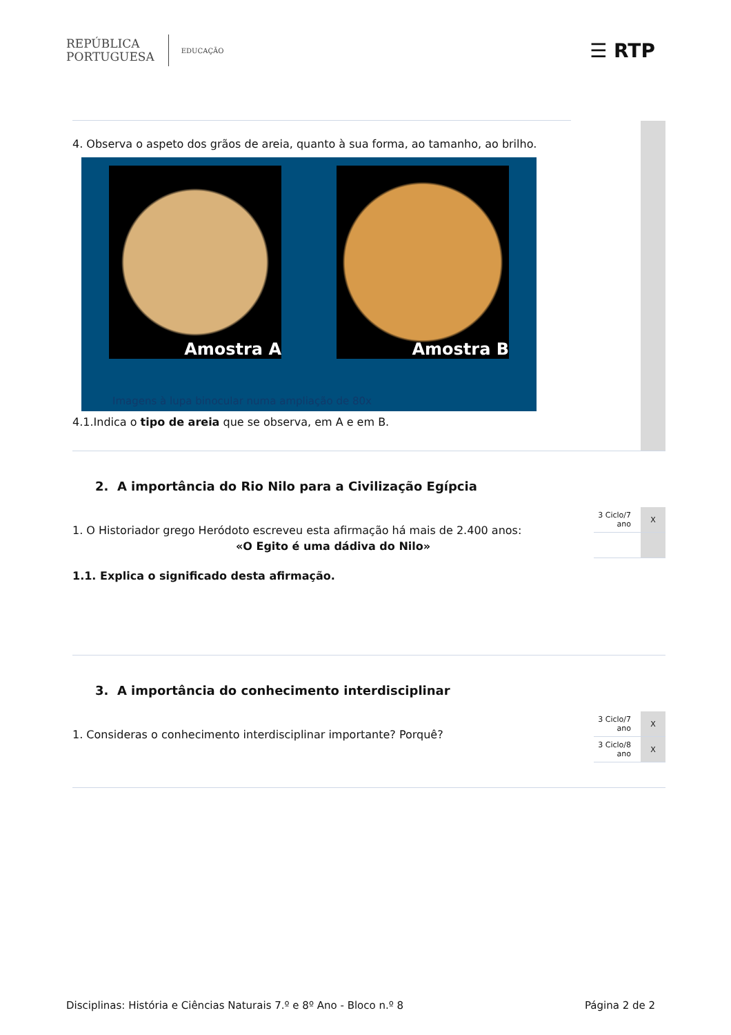REPÚBLICA
PORTUGUESA
EDUCAÇÃO
☰ RTP
4. Observa o aspeto dos grãos de areia, quanto à sua forma, ao tamanho, ao brilho.
Amostra A Amostra B
Imagens à lupa binocular numa ampliação de 80x
4.1.Indica o tipo de areia que se observa, em A e em B.
2. A importância do Rio Nilo para a Civilização Egípcia
1. O Historiador grego Heródoto escreveu esta afirmação há mais de 2.400 anos:
«O Egito é uma dádiva do Nilo»
1.1. Explica o significado desta afirmação.
3 Ciclo/7 ano X
3. A importância do conhecimento interdisciplinar
1. Consideras o conhecimento interdisciplinar importante? Porquê?
3 Ciclo/7 ano X
3 Ciclo/8 ano X
Disciplinas: História e Ciências Naturais 7.º e 8º Ano - Bloco n.º 8 Página 2 de 2